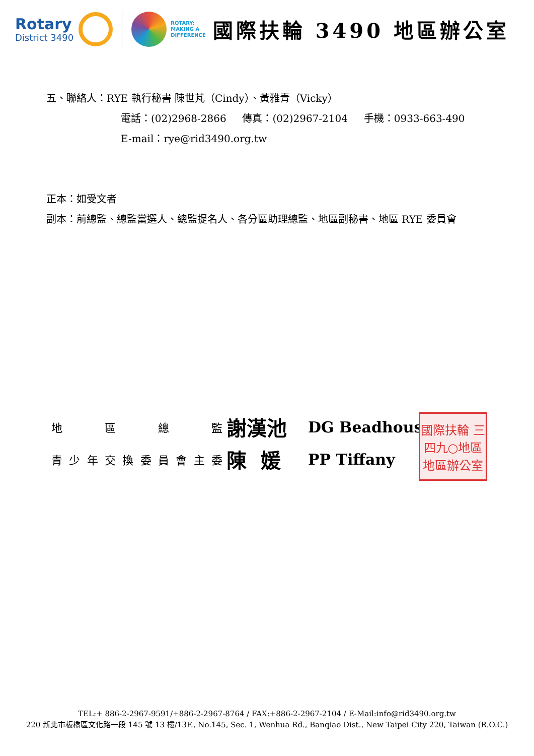Rotary
District 3490
ROTARY:
MAKING A
DIFFERENCE
國際扶輪 3490 地區辦公室
五、聯絡人：RYE 執行秘書 陳世芃（Cindy）、黃雅青（Vicky）
電話：(02)2968-2866 傳真：(02)2967-2104 手機：0933-663-490
E-mail：rye@rid3490.org.tw
正本：如受文者
副本：前總監、總監當選人、總監提名人、各分區助理總監、地區副秘書、地區 RYE 委員會
地 區 總 監
謝漢池
DG Beadhouse
青 少 年 交 換 委 員 會 主 委
陳 媛
PP Tiffany
國際扶輪 三四九○地區 地區辦公室
TEL:+ 886-2-2967-9591/+886-2-2967-8764 / FAX:+886-2-2967-2104 / E-Mail:info@rid3490.org.tw
220 新北市板橋區文化路一段 145 號 13 樓/13F., No.145, Sec. 1, Wenhua Rd., Banqiao Dist., New Taipei City 220, Taiwan (R.O.C.)